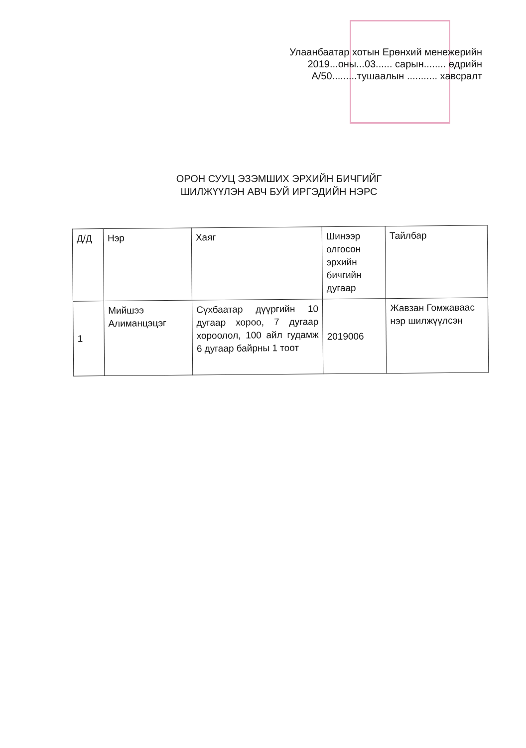Улаанбаатар хотын Ерөнхий менежерийн
2019...оны...03...... сарын........ өдрийн
А/50.........тушаалын ........... хавсралт
ОРОН СУУЦ ЭЗЭМШИХ ЭРХИЙН БИЧГИЙГ
ШИЛЖҮҮЛЭН АВЧ БУЙ ИРГЭДИЙН НЭРС
| Д/Д | Нэр | Хаяг | Шинээр олгосон эрхийн бичгийн дугаар | Тайлбар |
| --- | --- | --- | --- | --- |
| 1 | Мийшээ Алиманцэцэг | Сүхбаатар дүүргийн 10 дугаар хороо, 7 дугаар хороолол, 100 айл гудамж 6 дугаар байрны 1 тоот | 2019006 | Жавзан Гомжаваас нэр шилжүүлсэн |